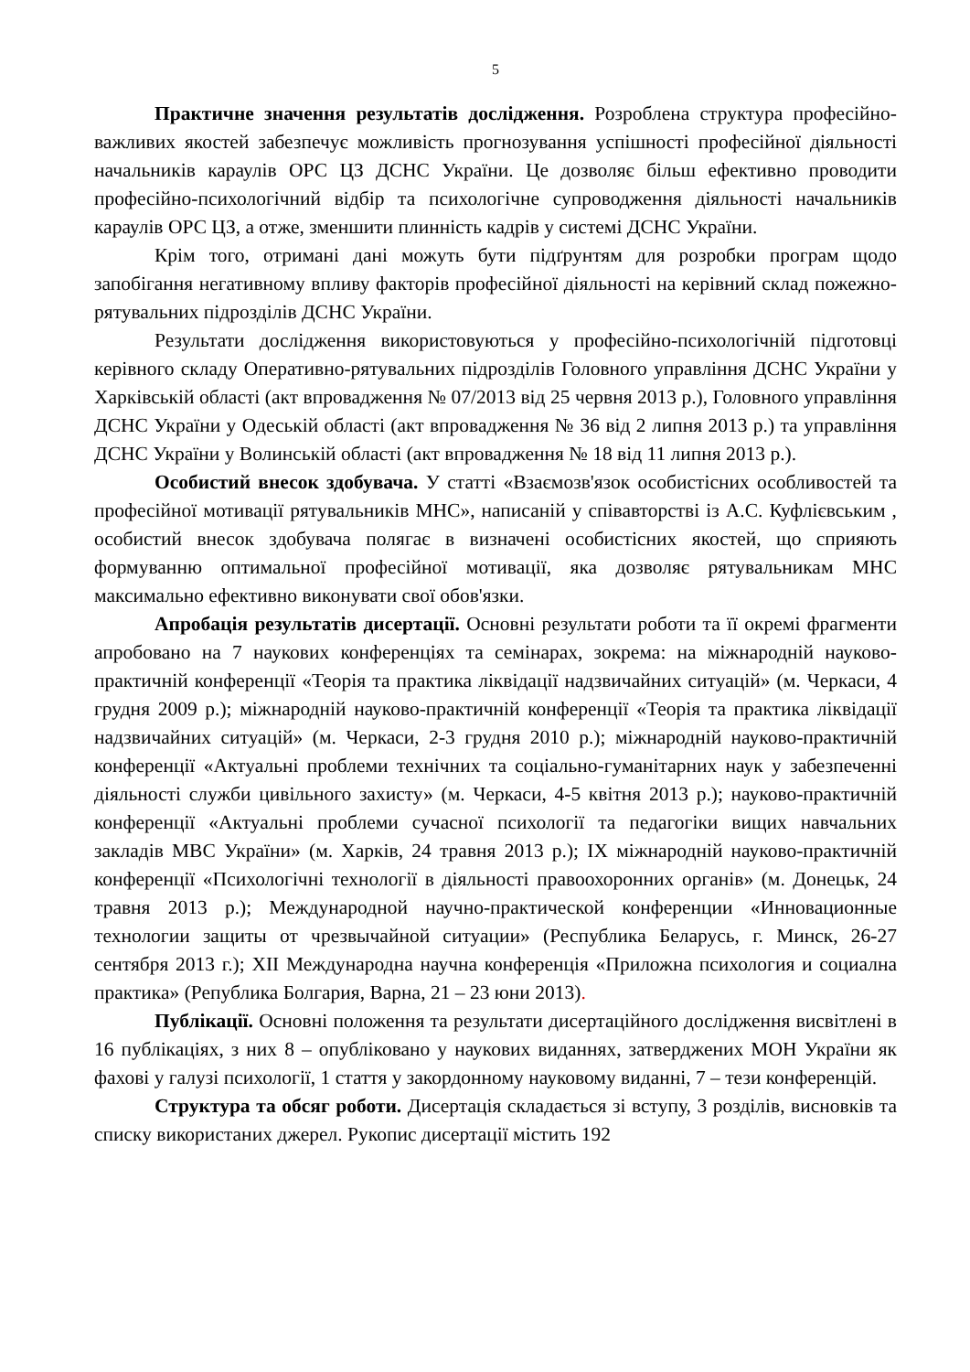5
Практичне значення результатів дослідження. Розроблена структура професійно-важливих якостей забезпечує можливість прогнозування успішності професійної діяльності начальників караулів ОРС ЦЗ ДСНС України. Це дозволяє більш ефективно проводити професійно-психологічний відбір та психологічне супроводження діяльності начальників караулів ОРС ЦЗ, а отже, зменшити плинність кадрів у системі ДСНС України.
Крім того, отримані дані можуть бути підґрунтям для розробки програм щодо запобігання негативному впливу факторів професійної діяльності на керівний склад пожежно-рятувальних підрозділів ДСНС України.
Результати дослідження використовуються у професійно-психологічній підготовці керівного складу Оперативно-рятувальних підрозділів Головного управління ДСНС України у Харківській області (акт впровадження № 07/2013 від 25 червня 2013 р.), Головного управління ДСНС України у Одеській області (акт впровадження № 36 від 2 липня 2013 р.) та управління ДСНС України у Волинській області (акт впровадження № 18 від 11 липня 2013 р.).
Особистий внесок здобувача. У статті «Взаємозв'язок особистісних особливостей та професійної мотивації рятувальників МНС», написаній у співавторстві із А.С. Куфлієвським , особистий внесок здобувача полягає в визначені особистісних якостей, що сприяють формуванню оптимальної професійної мотивації, яка дозволяє рятувальникам МНС максимально ефективно виконувати свої обов'язки.
Апробація результатів дисертації. Основні результати роботи та її окремі фрагменти апробовано на 7 наукових конференціях та семінарах, зокрема: на міжнародній науково-практичній конференції «Теорія та практика ліквідації надзвичайних ситуацій» (м. Черкаси, 4 грудня 2009 р.); міжнародній науково-практичній конференції «Теорія та практика ліквідації надзвичайних ситуацій» (м. Черкаси, 2-3 грудня 2010 р.); міжнародній науково-практичній конференції «Актуальні проблеми технічних та соціально-гуманітарних наук у забезпеченні діяльності служби цивільного захисту» (м. Черкаси, 4-5 квітня 2013 р.); науково-практичній конференції «Актуальні проблеми сучасної психології та педагогіки вищих навчальних закладів МВС України» (м. Харків, 24 травня 2013 р.); IX міжнародній науково-практичній конференції «Психологічні технології в діяльності правоохоронних органів» (м. Донецьк, 24 травня 2013 р.); Международной научно-практической конференции «Инновационные технологии защиты от чрезвычайной ситуации» (Республика Беларусь, г. Минск, 26-27 сентября 2013 г.); XII Международна научна конференція «Приложна психология и социална практика» (Република Болгария, Варна, 21 – 23 юни 2013).
Публікації. Основні положення та результати дисертаційного дослідження висвітлені в 16 публікаціях, з них 8 – опубліковано у наукових виданнях, затверджених МОН України як фахові у галузі психології, 1 стаття у закордонному науковому виданні, 7 – тези конференцій.
Структура та обсяг роботи. Дисертація складається зі вступу, 3 розділів, висновків та списку використаних джерел. Рукопис дисертації містить 192